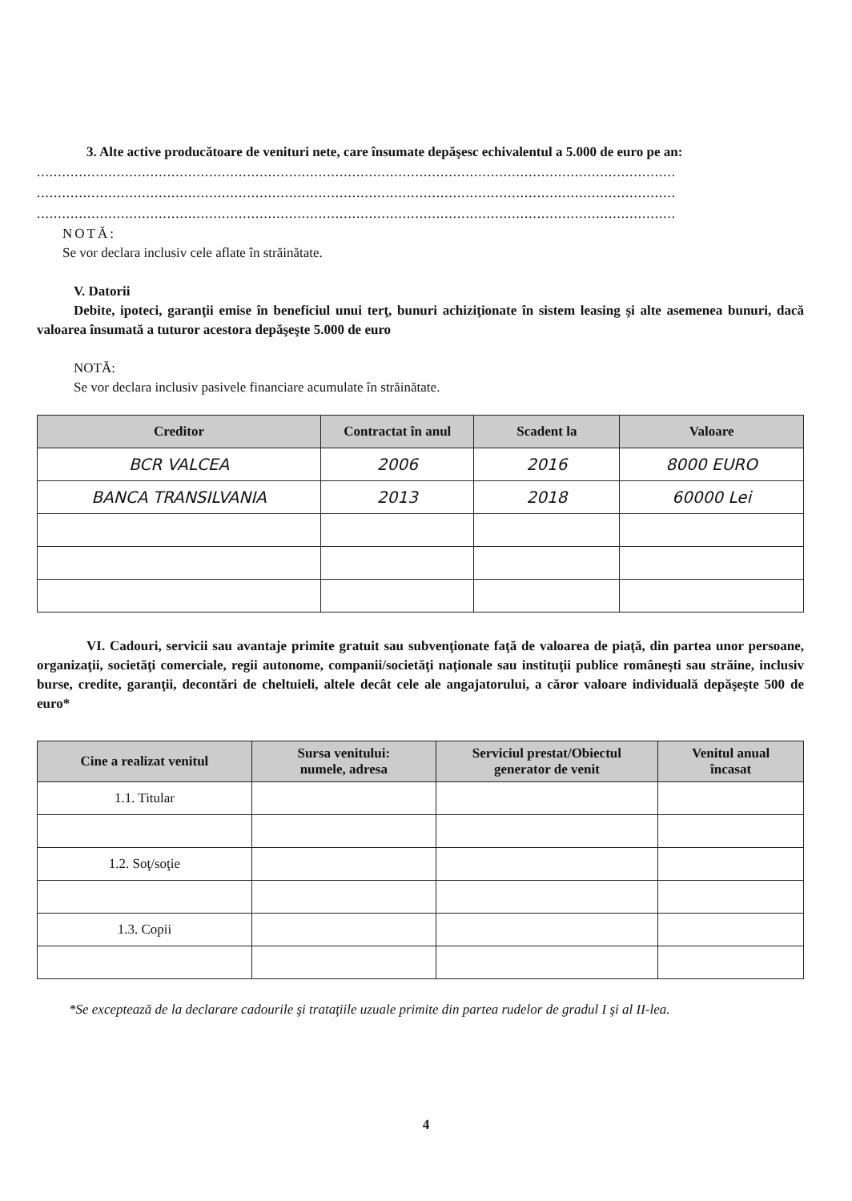3. Alte active producătoare de venituri nete, care însumate depăşesc echivalentul a 5.000 de euro pe an:
........................................................................................................................................................
........................................................................................................................................................
........................................................................................................................................................
NOTĂ:
Se vor declara inclusiv cele aflate în străinătate.
V. Datorii
Debite, ipoteci, garanţii emise în beneficiul unui terţ, bunuri achiziţionate în sistem leasing şi alte asemenea bunuri, dacă valoarea însumată a tuturor acestora depăşeşte 5.000 de euro
NOTĂ:
Se vor declara inclusiv pasivele financiare acumulate în străinătate.
| Creditor | Contractat în anul | Scadent la | Valoare |
| --- | --- | --- | --- |
| BCR VALCEA | 2006 | 2016 | 8000 EURO |
| BANCA TRANSILVANIA | 2013 | 2018 | 60000 Lei |
VI. Cadouri, servicii sau avantaje primite gratuit sau subvenţionate faţă de valoarea de piaţă, din partea unor persoane, organizaţii, societăţi comerciale, regii autonome, companii/societăţi naţionale sau instituţii publice româneşti sau străine, inclusiv burse, credite, garanţii, decontări de cheltuieli, altele decât cele ale angajatorului, a căror valoare individuală depăşeşte 500 de euro*
| Cine a realizat venitul | Sursa venitului: numele, adresa | Serviciul prestat/Obiectul generator de venit | Venitul anual încasat |
| --- | --- | --- | --- |
| 1.1. Titular | | | |
| 1.2. Soţ/soţie | | | |
| 1.3. Copii | | | |
*Se exceptează de la declarare cadourile şi trataţiile uzuale primite din partea rudelor de gradul I şi al II-lea.
4